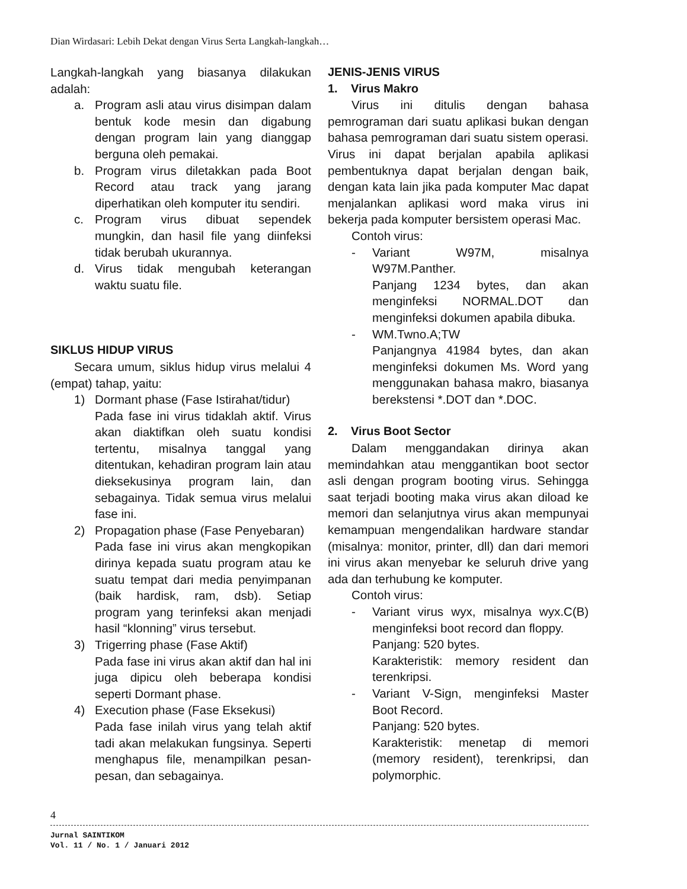Dian Wirdasari: Lebih Dekat dengan Virus Serta Langkah-langkah…
Langkah-langkah yang biasanya dilakukan adalah:
a. Program asli atau virus disimpan dalam bentuk kode mesin dan digabung dengan program lain yang dianggap berguna oleh pemakai.
b. Program virus diletakkan pada Boot Record atau track yang jarang diperhatikan oleh komputer itu sendiri.
c. Program virus dibuat sependek mungkin, dan hasil file yang diinfeksi tidak berubah ukurannya.
d. Virus tidak mengubah keterangan waktu suatu file.
SIKLUS HIDUP VIRUS
Secara umum, siklus hidup virus melalui 4 (empat) tahap, yaitu:
1) Dormant phase (Fase Istirahat/tidur)
Pada fase ini virus tidaklah aktif. Virus akan diaktifkan oleh suatu kondisi tertentu, misalnya tanggal yang ditentukan, kehadiran program lain atau dieksekusinya program lain, dan sebagainya. Tidak semua virus melalui fase ini.
2) Propagation phase (Fase Penyebaran)
Pada fase ini virus akan mengkopikan dirinya kepada suatu program atau ke suatu tempat dari media penyimpanan (baik hardisk, ram, dsb). Setiap program yang terinfeksi akan menjadi hasil “klonning” virus tersebut.
3) Trigerring phase (Fase Aktif)
Pada fase ini virus akan aktif dan hal ini juga dipicu oleh beberapa kondisi seperti Dormant phase.
4) Execution phase (Fase Eksekusi)
Pada fase inilah virus yang telah aktif tadi akan melakukan fungsinya. Seperti menghapus file, menampilkan pesan-pesan, dan sebagainya.
JENIS-JENIS VIRUS
1. Virus Makro
Virus ini ditulis dengan bahasa pemrograman dari suatu aplikasi bukan dengan bahasa pemrograman dari suatu sistem operasi. Virus ini dapat berjalan apabila aplikasi pembentuknya dapat berjalan dengan baik, dengan kata lain jika pada komputer Mac dapat menjalankan aplikasi word maka virus ini bekerja pada komputer bersistem operasi Mac.
Contoh virus:
- Variant W97M, misalnya W97M.Panther.
Panjang 1234 bytes, dan akan menginfeksi NORMAL.DOT dan menginfeksi dokumen apabila dibuka.
- WM.Twno.A;TW
Panjangnya 41984 bytes, dan akan menginfeksi dokumen Ms. Word yang menggunakan bahasa makro, biasanya berekstensi *.DOT dan *.DOC.
2. Virus Boot Sector
Dalam menggandakan dirinya akan memindahkan atau menggantikan boot sector asli dengan program booting virus. Sehingga saat terjadi booting maka virus akan diload ke memori dan selanjutnya virus akan mempunyai kemampuan mengendalikan hardware standar (misalnya: monitor, printer, dll) dan dari memori ini virus akan menyebar ke seluruh drive yang ada dan terhubung ke komputer.
Contoh virus:
- Variant virus wyx, misalnya wyx.C(B) menginfeksi boot record dan floppy.
Panjang: 520 bytes.
Karakteristik: memory resident dan terenkripsi.
- Variant V-Sign, menginfeksi Master Boot Record.
Panjang: 520 bytes.
Karakteristik: menetap di memori (memory resident), terenkripsi, dan polymorphic.
4
Jurnal SAINTIKOM
Vol. 11 / No. 1 / Januari 2012